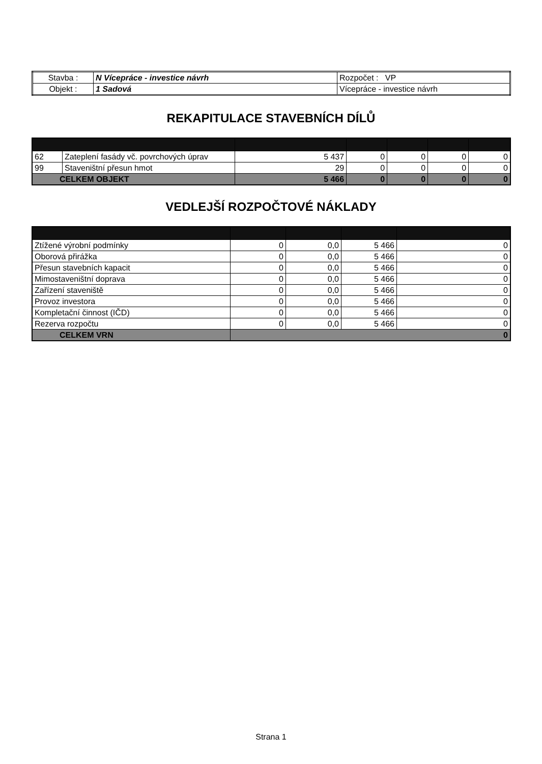| Stavba : | N Vícepráce - investice návrh | Rozpočet : VP |
| Objekt : | 1 Sadová | Vícepráce - investice návrh |
REKAPITULACE STAVEBNÍCH DÍLŮ
| 62 | Zateplení fasády vč. povrchových úprav | 5 437 | 0 | 0 | 0 | 0 |
| 99 | Staveništní přesun hmot | 29 | 0 | 0 | 0 | 0 |
| CELKEM OBJEKT | | 5 466 | 0 | 0 | 0 | 0 |
VEDLEJŠÍ ROZPOČTOVÉ NÁKLADY
| Ztížené výrobní podmínky | 0 | 0,0 | 5 466 | 0 |
| Oborová přirážka | 0 | 0,0 | 5 466 | 0 |
| Přesun stavebních kapacit | 0 | 0,0 | 5 466 | 0 |
| Mimostaveništní doprava | 0 | 0,0 | 5 466 | 0 |
| Zařízení staveniště | 0 | 0,0 | 5 466 | 0 |
| Provoz investora | 0 | 0,0 | 5 466 | 0 |
| Kompletační činnost (IČD) | 0 | 0,0 | 5 466 | 0 |
| Rezerva rozpočtu | 0 | 0,0 | 5 466 | 0 |
| CELKEM VRN | 0 | | | |
Strana 1